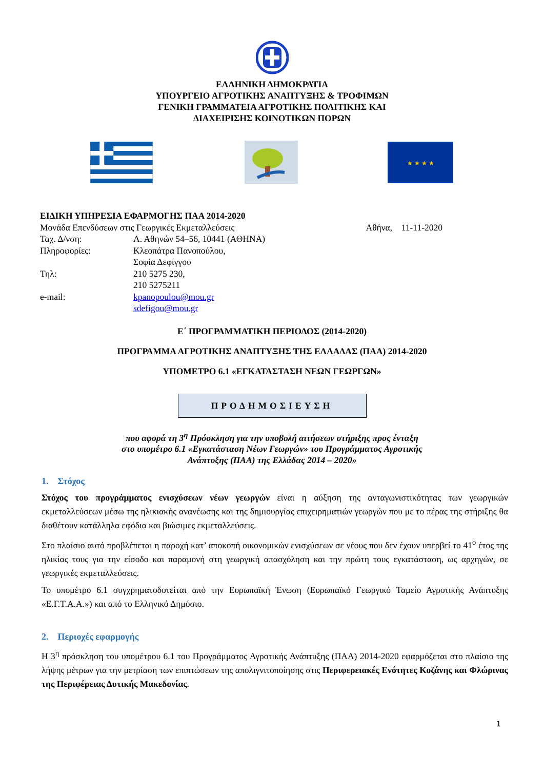ΕΛΛΗΝΙΚΗ ΔΗΜΟΚΡΑΤΙΑ
ΥΠΟΥΡΓΕΙΟ ΑΓΡΟΤΙΚΗΣ ΑΝΑΠΤΥΞΗΣ & ΤΡΟΦΙΜΩΝ
ΓΕΝΙΚΗ ΓΡΑΜΜΑΤΕΙΑ ΑΓΡΟΤΙΚΗΣ ΠΟΛΙΤΙΚΗΣ ΚΑΙ
ΔΙΑΧΕΙΡΙΣΗΣ ΚΟΙΝΟΤΙΚΩΝ ΠΟΡΩΝ
★ ★ ★ ★
ΕΙΔΙΚΗ ΥΠΗΡΕΣΙΑ ΕΦΑΡΜΟΓΗΣ ΠΑΑ 2014-2020
Μονάδα Επενδύσεων στις Γεωργικές Εκμεταλλεύσεις Αθήνα, 11-11-2020
| Ταχ. Δ/νση: | Λ. Αθηνών 54–56, 10441 (ΑΘΗΝΑ) |
| Πληροφορίες: | Κλεοπάτρα Πανοπούλου, Σοφία Δεφίγγου |
| Τηλ: | 210 5275 230, 210 5275211 |
| e-mail: | kpanopoulou@mou.gr sdefigou@mou.gr |
Ε΄ ΠΡΟΓΡΑΜΜΑΤΙΚΗ ΠΕΡΙΟΔΟΣ (2014-2020)
ΠΡΟΓΡΑΜΜΑ ΑΓΡΟΤΙΚΗΣ ΑΝΑΠΤΥΞΗΣ ΤΗΣ ΕΛΛΑΔΑΣ (ΠΑΑ) 2014-2020
ΥΠΟΜΕΤΡΟ 6.1 «ΕΓΚΑΤΑΣΤΑΣΗ ΝΕΩΝ ΓΕΩΡΓΩΝ»
ΠΡΟΔΗΜΟΣΙΕΥΣΗ
που αφορά τη 3<sup>η</sup> Πρόσκληση για την υποβολή αιτήσεων στήριξης προς ένταξη
στο υπομέτρο 6.1 «Εγκατάσταση Νέων Γεωργών» του Προγράμματος Αγροτικής
Ανάπτυξης (ΠΑΑ) της Ελλάδας 2014 – 2020»
1. Στόχος
Στόχος του προγράμματος ενισχύσεων νέων γεωργών είναι η αύξηση της ανταγωνιστικότητας των γεωργικών εκμεταλλεύσεων μέσω της ηλικιακής ανανέωσης και της δημιουργίας επιχειρηματιών γεωργών που με το πέρας της στήριξης θα διαθέτουν κατάλληλα εφόδια και βιώσιμες εκμεταλλεύσεις.
Στο πλαίσιο αυτό προβλέπεται η παροχή κατ’ αποκοπή οικονομικών ενισχύσεων σε νέους που δεν έχουν υπερβεί το 41<sup>ο</sup> έτος της ηλικίας τους για την είσοδο και παραμονή στη γεωργική απασχόληση και την πρώτη τους εγκατάσταση, ως αρχηγών, σε γεωργικές εκμεταλλεύσεις.
Το υπομέτρο 6.1 συγχρηματοδοτείται από την Ευρωπαϊκή Ένωση (Ευρωπαϊκό Γεωργικό Ταμείο Αγροτικής Ανάπτυξης «Ε.Γ.Τ.Α.Α.») και από το Ελληνικό Δημόσιο.
2. Περιοχές εφαρμογής
Η 3<sup>η</sup> πρόσκληση του υπομέτρου 6.1 του Προγράμματος Αγροτικής Ανάπτυξης (ΠΑΑ) 2014-2020 εφαρμόζεται στο πλαίσιο της λήψης μέτρων για την μετρίαση των επιπτώσεων της απολιγνιτοποίησης στις Περιφερειακές Ενότητες Κοζάνης και Φλώρινας της Περιφέρειας Δυτικής Μακεδονίας.
1